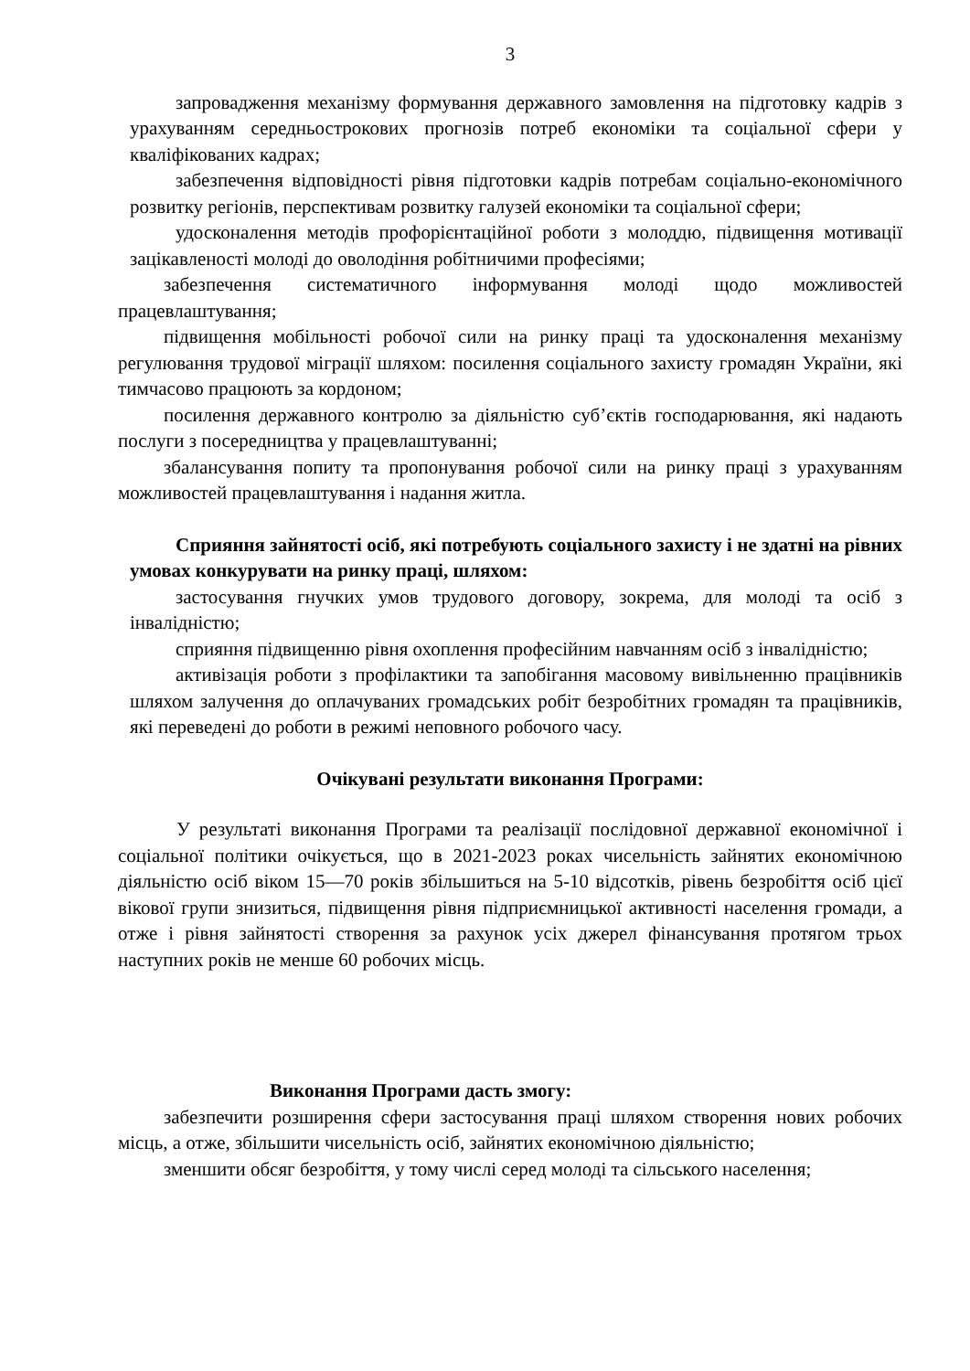3
запровадження механізму формування державного замовлення на підготовку кадрів з урахуванням середньострокових прогнозів потреб економіки та соціальної сфери у кваліфікованих кадрах;
забезпечення відповідності рівня підготовки кадрів потребам соціально-економічного розвитку регіонів, перспективам розвитку галузей економіки та соціальної сфери;
удосконалення методів профорієнтаційної роботи з молоддю, підвищення мотивації зацікавленості молоді до оволодіння робітничими професіями;
забезпечення систематичного інформування молоді щодо можливостей працевлаштування;
підвищення мобільності робочої сили на ринку праці та удосконалення механізму регулювання трудової міграції шляхом: посилення соціального захисту громадян України, які тимчасово працюють за кордоном;
посилення державного контролю за діяльністю суб’єктів господарювання, які надають послуги з посередництва у працевлаштуванні;
збалансування попиту та пропонування робочої сили на ринку праці з урахуванням можливостей працевлаштування і надання житла.
Сприяння зайнятості осіб, які потребують соціального захисту і не здатні на рівних умовах конкурувати на ринку праці, шляхом:
застосування гнучких умов трудового договору, зокрема, для молоді та осіб з інвалідністю;
сприяння підвищенню рівня охоплення професійним навчанням осіб з інвалідністю;
активізація роботи з профілактики та запобігання масовому вивільненню працівників шляхом залучення до оплачуваних громадських робіт безробітних громадян та працівників, які переведені до роботи в режимі неповного робочого часу.
Очікувані результати виконання Програми:
У результаті виконання Програми та реалізації послідовної державної економічної і соціальної політики очікується, що в 2021-2023 роках чисельність зайнятих економічною діяльністю осіб віком 15—70 років збільшиться на 5-10 відсотків, рівень безробіття осіб цієї вікової групи знизиться, підвищення рівня підприємницької активності населення громади, а отже і рівня зайнятості створення за рахунок усіх джерел фінансування протягом трьох наступних років не менше 60 робочих місць.
Виконання Програми дасть змогу:
забезпечити розширення сфери застосування праці шляхом створення нових робочих місць, а отже, збільшити чисельність осіб, зайнятих економічною діяльністю;
зменшити обсяг безробіття, у тому числі серед молоді та сільського населення;